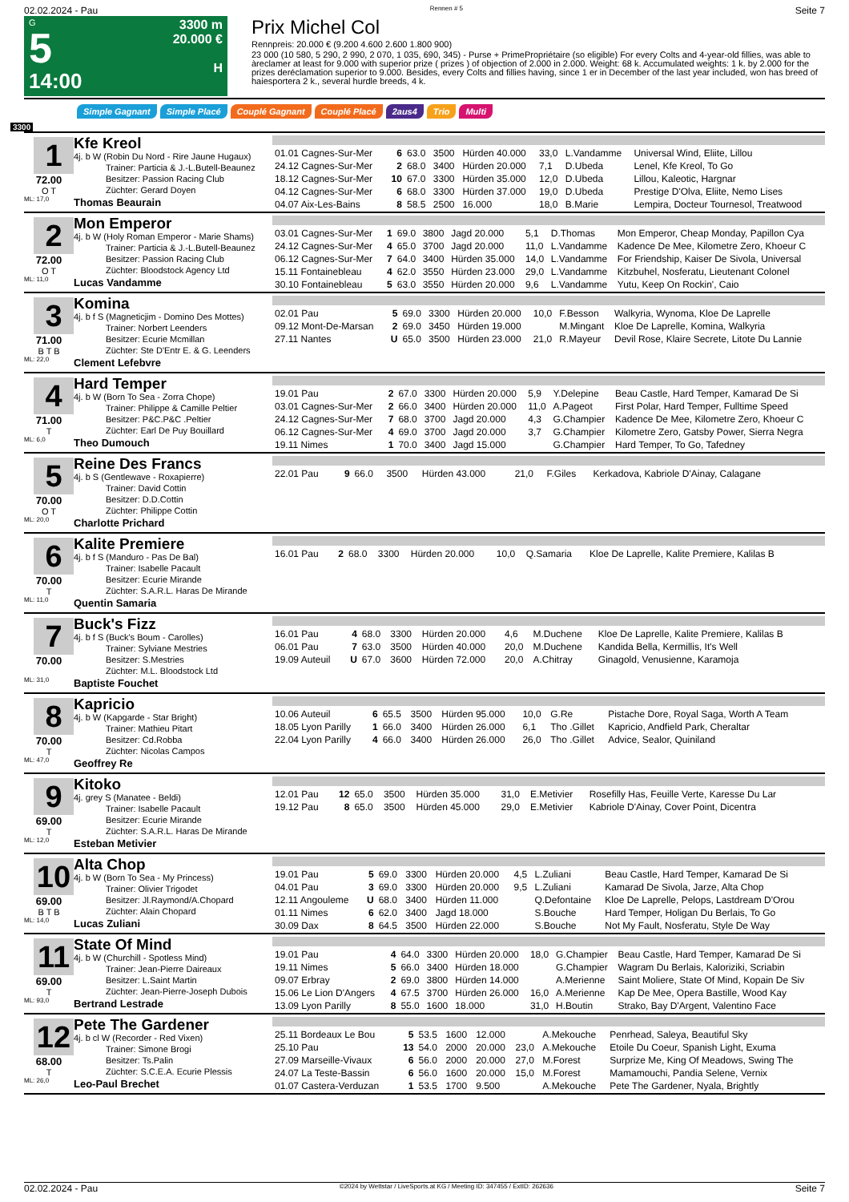02.02.2024 - Pau Rennen # 5 Seite 7
G
5
14:00
3300 m
20.000 €
H
Prix Michel Col
Rennpreis: 20.000 € (9.200 4.600 2.600 1.800 900)
23 000 (10 580, 5 290, 2 990, 2 070, 1 035, 690, 345) - Purse + PrimePropriétaire (so eligible) For every Colts and 4-year-old fillies, was able to àreclamer at least for 9.000 with superior prize ( prizes ) of objection of 2.000 in 2.000. Weight: 68 k. Accumulated weights: 1 k. by 2.000 for the prizes deréclamation superior to 9.000. Besides, every Colts and fillies having, since 1 er in December of the last year included, won has breed of haiesportera 2 k., several hurdle breeds, 4 k.
Simple Gagnant Simple Placé Couplé Gagnant Couplé Placé 2aus4 Trio Multi
3300
1
72.00
O T
ML: 17,0
Kfe Kreol
4j. b W (Robin Du Nord - Rire Jaune Hugaux)
Trainer: Particia & J.-L.Butell-Beaunez
Besitzer: Passion Racing Club
Züchter: Gerard Doyen
Thomas Beaurain
| 01.01 Cagnes-Sur-Mer | 6 | 63.0 | 3500 | Hürden 40.000 | 33,0 | L.Vandamme | Universal Wind, Eliite, Lillou |
| 24.12 Cagnes-Sur-Mer | 2 | 68.0 | 3400 | Hürden 20.000 | 7,1 | D.Ubeda | Lenel, Kfe Kreol, To Go |
| 18.12 Cagnes-Sur-Mer | 10 | 67.0 | 3300 | Hürden 35.000 | 12,0 | D.Ubeda | Lillou, Kaleotic, Hargnar |
| 04.12 Cagnes-Sur-Mer | 6 | 68.0 | 3300 | Hürden 37.000 | 19,0 | D.Ubeda | Prestige D'Olva, Eliite, Nemo Lises |
| 04.07 Aix-Les-Bains | 8 | 58.5 | 2500 | 16.000 | 18,0 | B.Marie | Lempira, Docteur Tournesol, Treatwood |
2
72.00
O T
ML: 11,0
Mon Emperor
4j. b W (Holy Roman Emperor - Marie Shams)
Trainer: Particia & J.-L.Butell-Beaunez
Besitzer: Passion Racing Club
Züchter: Bloodstock Agency Ltd
Lucas Vandamme
| 03.01 Cagnes-Sur-Mer | 1 | 69.0 | 3800 | Jagd 20.000 | 5,1 | D.Thomas | Mon Emperor, Cheap Monday, Papillon Cya |
| 24.12 Cagnes-Sur-Mer | 4 | 65.0 | 3700 | Jagd 20.000 | 11,0 | L.Vandamme | Kadence De Mee, Kilometre Zero, Khoeur C |
| 06.12 Cagnes-Sur-Mer | 7 | 64.0 | 3400 | Hürden 35.000 | 14,0 | L.Vandamme | For Friendship, Kaiser De Sivola, Universal |
| 15.11 Fontainebleau | 4 | 62.0 | 3550 | Hürden 23.000 | 29,0 | L.Vandamme | Kitzbuhel, Nosferatu, Lieutenant Colonel |
| 30.10 Fontainebleau | 5 | 63.0 | 3550 | Hürden 20.000 | 9,6 | L.Vandamme | Yutu, Keep On Rockin', Caio |
3
71.00
B T B
ML: 22,0
Komina
4j. b f S (Magneticjim - Domino Des Mottes)
Trainer: Norbert Leenders
Besitzer: Ecurie Mcmillan
Züchter: Ste D'Entr E. & G. Leenders
Clement Lefebvre
| 02.01 Pau | 5 | 69.0 | 3300 | Hürden 20.000 | 10,0 | F.Besson | Walkyria, Wynoma, Kloe De Laprelle |
| 09.12 Mont-De-Marsan | 2 | 69.0 | 3450 | Hürden 19.000 | | M.Mingant | Kloe De Laprelle, Komina, Walkyria |
| 27.11 Nantes | U | 65.0 | 3500 | Hürden 23.000 | 21,0 | R.Mayeur | Devil Rose, Klaire Secrete, Litote Du Lannie |
4
71.00
T
ML: 6,0
Hard Temper
4j. b W (Born To Sea - Zorra Chope)
Trainer: Philippe & Camille Peltier
Besitzer: P&C.P&C .Peltier
Züchter: Earl De Puy Bouillard
Theo Dumouch
| 19.01 Pau | 2 | 67.0 | 3300 | Hürden 20.000 | 5,9 | Y.Delepine | Beau Castle, Hard Temper, Kamarad De Si |
| 03.01 Cagnes-Sur-Mer | 2 | 66.0 | 3400 | Hürden 20.000 | 11,0 | A.Pageot | First Polar, Hard Temper, Fulltime Speed |
| 24.12 Cagnes-Sur-Mer | 7 | 68.0 | 3700 | Jagd 20.000 | 4,3 | G.Champier | Kadence De Mee, Kilometre Zero, Khoeur C |
| 06.12 Cagnes-Sur-Mer | 4 | 69.0 | 3700 | Jagd 20.000 | 3,7 | G.Champier | Kilometre Zero, Gatsby Power, Sierra Negra |
| 19.11 Nimes | 1 | 70.0 | 3400 | Jagd 15.000 | | G.Champier | Hard Temper, To Go, Tafedney |
5
70.00
O T
ML: 20,0
Reine Des Francs
4j. b S (Gentlewave - Roxapierre)
Trainer: David Cottin
Besitzer: D.D.Cottin
Züchter: Philippe Cottin
Charlotte Prichard
| 22.01 Pau | 9 | 66.0 | 3500 | Hürden 43.000 | 21,0 | F.Giles | Kerkadova, Kabriole D'Ainay, Calagane |
6
70.00
T
ML: 11,0
Kalite Premiere
4j. b f S (Manduro - Pas De Bal)
Trainer: Isabelle Pacault
Besitzer: Ecurie Mirande
Züchter: S.A.R.L. Haras De Mirande
Quentin Samaria
| 16.01 Pau | 2 | 68.0 | 3300 | Hürden 20.000 | 10,0 | Q.Samaria | Kloe De Laprelle, Kalite Premiere, Kalilas B |
7
70.00
ML: 31,0
Buck's Fizz
4j. b f S (Buck's Boum - Carolles)
Trainer: Sylviane Mestries
Besitzer: S.Mestries
Züchter: M.L. Bloodstock Ltd
Baptiste Fouchet
| 16.01 Pau | 4 | 68.0 | 3300 | Hürden 20.000 | 4,6 | M.Duchene | Kloe De Laprelle, Kalite Premiere, Kalilas B |
| 06.01 Pau | 7 | 63.0 | 3500 | Hürden 40.000 | 20,0 | M.Duchene | Kandida Bella, Kermillis, It's Well |
| 19.09 Auteuil | U | 67.0 | 3600 | Hürden 72.000 | 20,0 | A.Chitray | Ginagold, Venusienne, Karamoja |
8
70.00
T
ML: 47,0
Kapricio
4j. b W (Kapgarde - Star Bright)
Trainer: Mathieu Pitart
Besitzer: Cd.Robba
Züchter: Nicolas Campos
Geoffrey Re
| 10.06 Auteuil | 6 | 65.5 | 3500 | Hürden 95.000 | 10,0 | G.Re | Pistache Dore, Royal Saga, Worth A Team |
| 18.05 Lyon Parilly | 1 | 66.0 | 3400 | Hürden 26.000 | 6,1 | Tho .Gillet | Kapricio, Andfield Park, Cheraltar |
| 22.04 Lyon Parilly | 4 | 66.0 | 3400 | Hürden 26.000 | 26,0 | Tho .Gillet | Advice, Sealor, Quiniland |
9
69.00
T
ML: 12,0
Kitoko
4j. grey S (Manatee - Beldi)
Trainer: Isabelle Pacault
Besitzer: Ecurie Mirande
Züchter: S.A.R.L. Haras De Mirande
Esteban Metivier
| 12.01 Pau | 12 | 65.0 | 3500 | Hürden 35.000 | 31,0 | E.Metivier | Rosefilly Has, Feuille Verte, Karesse Du Lar |
| 19.12 Pau | 8 | 65.0 | 3500 | Hürden 45.000 | 29,0 | E.Metivier | Kabriole D'Ainay, Cover Point, Dicentra |
10
69.00
B T B
ML: 14,0
Alta Chop
4j. b W (Born To Sea - My Princess)
Trainer: Olivier Trigodet
Besitzer: Jl.Raymond/A.Chopard
Züchter: Alain Chopard
Lucas Zuliani
| 19.01 Pau | 5 | 69.0 | 3300 | Hürden 20.000 | 4,5 | L.Zuliani | Beau Castle, Hard Temper, Kamarad De Si |
| 04.01 Pau | 3 | 69.0 | 3300 | Hürden 20.000 | 9,5 | L.Zuliani | Kamarad De Sivola, Jarze, Alta Chop |
| 12.11 Angouleme | U | 68.0 | 3400 | Hürden 11.000 | | Q.Defontaine | Kloe De Laprelle, Pelops, Lastdream D'Orou |
| 01.11 Nimes | 6 | 62.0 | 3400 | Jagd 18.000 | | S.Bouche | Hard Temper, Holigan Du Berlais, To Go |
| 30.09 Dax | 8 | 64.5 | 3500 | Hürden 22.000 | | S.Bouche | Not My Fault, Nosferatu, Style De Way |
11
69.00
T
ML: 93,0
State Of Mind
4j. b W (Churchill - Spotless Mind)
Trainer: Jean-Pierre Daireaux
Besitzer: L.Saint Martin
Züchter: Jean-Pierre-Joseph Dubois
Bertrand Lestrade
| 19.01 Pau | 4 | 64.0 | 3300 | Hürden 20.000 | 18,0 | G.Champier | Beau Castle, Hard Temper, Kamarad De Si |
| 19.11 Nimes | 5 | 66.0 | 3400 | Hürden 18.000 | | G.Champier | Wagram Du Berlais, Kaloriziki, Scriabin |
| 09.07 Erbray | 2 | 69.0 | 3800 | Hürden 14.000 | | A.Merienne | Saint Moliere, State Of Mind, Kopain De Siv |
| 15.06 Le Lion D'Angers | 4 | 67.5 | 3700 | Hürden 26.000 | 16,0 | A.Merienne | Kap De Mee, Opera Bastille, Wood Kay |
| 13.09 Lyon Parilly | 8 | 55.0 | 1600 | 18.000 | 31,0 | H.Boutin | Strako, Bay D'Argent, Valentino Face |
12
68.00
T
ML: 26,0
Pete The Gardener
4j. b cl W (Recorder - Red Vixen)
Trainer: Simone Brogi
Besitzer: Ts.Palin
Züchter: S.C.E.A. Ecurie Plessis
Leo-Paul Brechet
| 25.11 Bordeaux Le Bou | 5 | 53.5 | 1600 | 12.000 | | A.Mekouche | Penrhead, Saleya, Beautiful Sky |
| 25.10 Pau | 13 | 54.0 | 2000 | 20.000 | 23,0 | A.Mekouche | Etoile Du Coeur, Spanish Light, Exuma |
| 27.09 Marseille-Vivaux | 6 | 56.0 | 2000 | 20.000 | 27,0 | M.Forest | Surprize Me, King Of Meadows, Swing The |
| 24.07 La Teste-Bassin | 6 | 56.0 | 1600 | 20.000 | 15,0 | M.Forest | Mamamouchi, Pandia Selene, Vernix |
| 01.07 Castera-Verduzan | 1 | 53.5 | 1700 | 9.500 | | A.Mekouche | Pete The Gardener, Nyala, Brightly |
02.02.2024 - Pau ©2024 by Wettstar / LiveSports.at KG / Meeting ID: 347455 / ExtID: 262636 Seite 7